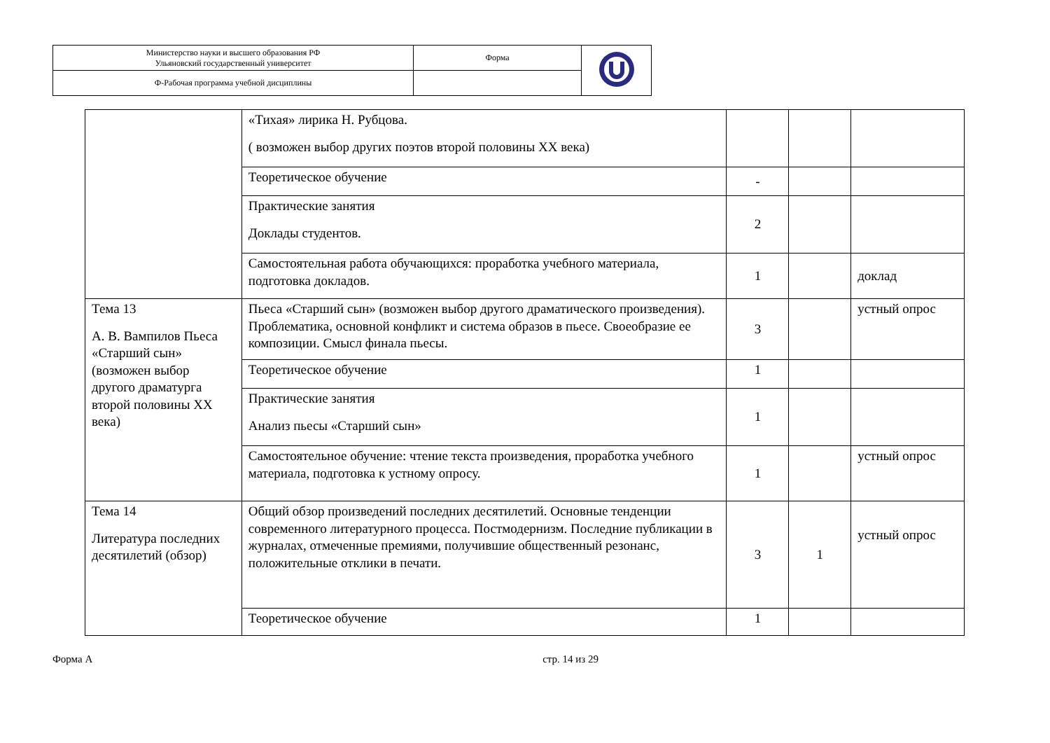| Министерство науки и высшего образования РФ Ульяновский государственный университет | Форма | |
| Ф-Рабочая программа учебной дисциплины | | |
| | «Тихая» лирика Н. Рубцова. ( возможен выбор других поэтов второй половины XX века) | | | |
| | Теоретическое обучение | - | | |
| | Практические занятия Доклады студентов. | 2 | | |
| | Самостоятельная работа обучающихся: проработка учебного материала, подготовка докладов. | 1 | | доклад |
| Тема 13 А. В. Вампилов Пьеса «Старший сын» (возможен выбор другого драматурга второй половины XX века) | Пьеса «Старший сын» (возможен выбор другого драматического произведения). Проблематика, основной конфликт и система образов в пьесе. Своеобразие ее композиции. Смысл финала пьесы. | 3 | | устный опрос |
| | Теоретическое обучение | 1 | | |
| | Практические занятия Анализ пьесы «Старший сын» | 1 | | |
| | Самостоятельное обучение: чтение текста произведения, проработка учебного материала, подготовка к устному опросу. | 1 | | устный опрос |
| Тема 14 Литература последних десятилетий (обзор) | Общий обзор произведений последних десятилетий. Основные тенденции современного литературного процесса. Постмодернизм. Последние публикации в журналах, отмеченные премиями, получившие общественный резонанс, положительные отклики в печати. | 3 | 1 | устный опрос |
| | Теоретическое обучение | 1 | | |
Форма А стр. 14 из 29